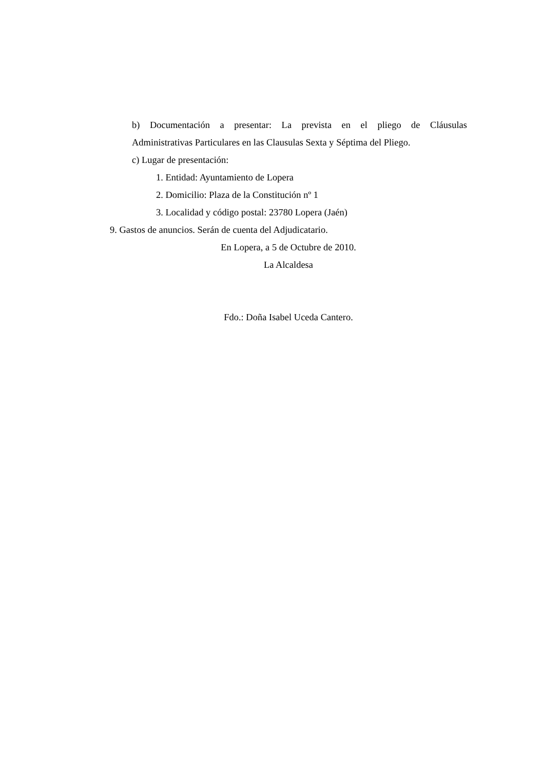b) Documentación a presentar: La prevista en el pliego de Cláusulas
Administrativas Particulares en las Clausulas Sexta y Séptima del Pliego.
c) Lugar de presentación:
1. Entidad: Ayuntamiento de Lopera
2. Domicilio: Plaza de la Constitución nº 1
3. Localidad y código postal: 23780 Lopera (Jaén)
9. Gastos de anuncios. Serán de cuenta del Adjudicatario.
En Lopera, a 5 de Octubre de 2010.
La Alcaldesa
Fdo.: Doña Isabel Uceda Cantero.